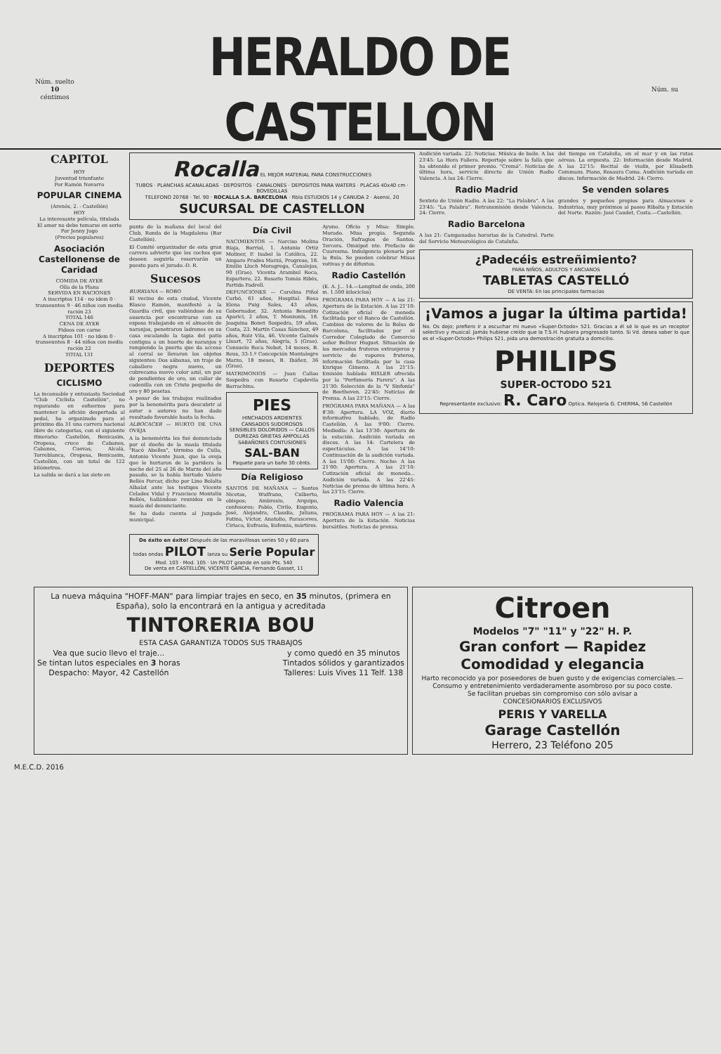Núm. suelto
10
céntimos
HERALDO DE CASTELLON
Núm. su
CAPITOL
HOY
Juventud triunfante
Por Ramón Novarro
POPULAR CINEMA
(Arenós, 2. - Castellón)
HOY
La interesante película, titulada
El amor no debe tomarse en serio
Por Jenny Jugo
(Precios populares)
Asociación Castellonense de Caridad
COMIDA DE AYER
Olla de la Plana
SERVIDA EN RACIONES
A inscriptos 114 · no idem 0 · transeuntes 9 · 46 niños con media ración 23
TOTAL 146
CENA DE AYER
Fideos con carne
A inscriptos 101 · no idem 0 · transeuntes 8 · 44 niños con media ración 22
TOTAL 131
DEPORTES
CICLISMO
La incansable y entusiasta Sociedad "Club Ciclista Castellón", no reparando en esfuerzos para mantener la afición despertada al pedal, ha organizado para el próximo día 31 una carrera nacional libre de categorías, con el siguiente itinerario: Castellón, Benicasim, Oropesa, cruce de Cabanes, Cabanes, Cuevas, Alcalá, Torreblanca, Oropesa, Benicasim, Castellón, con un total de 122 kilómetros.
La salida se dará a las siete en
Rocalla EL MEJOR MATERIAL PARA CONSTRUCCIONES
TUBOS · PLANCHAS ACANALADAS · DEPOSITOS · CANALONES · DEPOSITOS PARA WATERS · PLACAS 40x40 cm · BOVEDILLAS
TELEFONO 20768 · Tel. 90 · ROCALLA S.A. BARCELONA · Rbla ESTUDIOS 14 y CANUDA 2 · Asensi, 20
SUCURSAL DE CASTELLON
punto de la mañana del local del Club, Ronda de la Magdalena (Bar Castellón).
El Comité organizador de esta gran carrera advierte que los coches que deseen seguirla reservarán un puesto para el jurado.-D. R.
Sucesos
BURRIANA — ROBO
El vecino de esta ciudad, Vicente Blasco Ramón, manifestó a la Guardia civil, que valiéndose de su ausencia por encontrarse con su esposa trabajando en el almacén de naranjas, penetraron ladrones en su casa escalando la tapia del patio contigua a un huerto de naranjos y rompiendo la puerta que da acceso al corral se llevaron los objetos siguientes: Dos sábanas, un traje de caballero negro nuevo, un cubrecama nuevo color azul, un par de pendientes de oro, un collar de cadenilla con un Cristo pequeño de oro y 80 pesetas.
A pesar de los trabajos realizados por la benemérita para descubrir al autor o autores no han dado resultado favorable hasta la fecha.
ALBOCACER — HURTO DE UNA OVEJA
A la benemérita les fué denunciado por el dueño de la masía titulada "Racó Abelles", término de Culla, Antonio Vicente Juan, que la oveja que le hurtaron de la paridera la noche del 25 al 26 de Marzo del año pasado, se la había hurtado Valero Bellés Porcar, dicho por Lino Bolalta Albalat ante los testigos Vicente Celades Vidal y Francisco Montoliu Bellés, hallándose reunidos en la masía del denunciante.
Se ha dado cuenta al Juzgado municipal.
Día Civil
NACIMIENTOS — Narciso Molina Riaja, Borriol, 1. Antonio Ortiz Moliner, P. Isabel la Católica, 22. Amparo Prades Marzá, Progreso, 18. Emilio Lluch Moragrega, Canalejas, 90 (Grao). Vicenta Arambul Roca, Espartero, 22. Rosario Tomás Ribés, Partida Fadrell.
DEFUNCIONES — Carolina Piñol Carbó, 61 años, Hospital. Rosa Elena Puig Sales, 43 años, Gobernador, 32. Antonia Benedito Aparici, 2 años, T. Monzonís, 18. Joaquina Bonet Sospedra, 59 años, Costa, 23. Martín Casas Sánchez, 49 años, Ruiz Vila, 46. Vicente Galmés Lluart, 72 años, Alegría, 5 (Grao). Consuelo Roca Nebot, 14 meses, B. Reus, 33-1.º Concepción Montalegre Marzo, 18 meses, B. Ibáñez, 36 (Grao).
MATRIMONIOS — Juan Callao Sospedra con Rosario Capdevila Barrachina.
PIES
HINCHADOS ARDIENTES CANSADOS SUDOROSOS SENSIBLES DOLORIDOS — CALLOS DUREZAS GRIETAS AMPOLLAS SABAÑONES CONTUSIONES
SAL-BAN
Paquete para un baño 30 cénts.
Día Religioso
SANTOS DE MAÑANA — Santos Nicetas, Wulfrano, Culberto, obispos; Ambrosio, Arquipo, confesores; Pablo, Cirilo, Eugenio, José, Alejandra, Claudia, Juliana, Fotina, Víctor, Anatolio, Parasceves, Ciriaca, Eufrasia, Eufemia, mártires.
Ayuno. Oficio y Misa: Simple. Morado. Misa propia. Segunda Oración, Sufragios de Santos. Tercera. Omnipot nte. Prefacio de Cuaresma. Indulgencia plenaria por la Bula. Se pueden celebrar Misas votivas y de difuntos.
Radio Castellón
(E. A. J... 14.—Longitud de onda, 200 m. 1.500 kilociclos)
PROGRAMA PARA HOY — A las 21: Apertura de la Estación. A las 21'10: Cotización oficial de moneda facilitada por el Banco de Castellón. Cambios de valores de la Bolsa de Barcelona, facilitados por el Corredor Colegiado de Comercio señor Bellver Huguet. Situación de los mercados fruteros extranjeros y servicio de vapores fruteros, información facilitada por la casa Enrique Gimeno. A las 21'15: Emisión hablada RISLER ofrecida por la "Perfumería Parera". A las 21'30: Selección de la "V Sinfonía" de Beethoven. 22'45: Noticias de Prensa. A las 23'15: Cierre.
PROGRAMA PARA MAÑANA — A las 8'30: Apertura. LA VOZ, diario informativo hablado, de Radio Castellón. A las 9'00: Cierre. Mediodía: A las 13'30: Apertura de la estación. Audición variada en discos. A las 14: Cartelera de espectáculos. A las 14'10: Continuación de la audición variada. A las 15'00: Cierre. Noche: A las 21'00: Apertura. A las 21'10: Cotización oficial de moneda... Audición variada. A las 22'45: Noticias de prensa de última hora. A las 23'15: Cierre.
Radio Valencia
PROGRAMA PARA HOY — A las 21: Apertura de la Estación. Noticias bursátiles. Noticias de prensa.
De éxito en éxito! Después de las maravillosas series 50 y 60 para todas ondas PILOT lanza su Serie Popular
Mod. 103 · Mod. 105 · Un PILOT grande en solo Pts. 540
De venta en CASTELLÓN, VICENTE GARCIA, Fernando Gasset, 11
Audición variada. 22: Noticias. Música de baile. A las 23'45: La Hora Fallera. Reportaje sobre la falla que ha obtenido el primer premio. "Cremá". Noticias de última hora, servicio directo de Unión Radio Valencia. A las 24: Cierre.
Radio Madrid
Sexteto de Unión Radio. A las 22: "La Palabra". A las 23'45: "La Palabra". Retransmisión desde Valencia. 24: Cierre.
Radio Barcelona
A las 21: Campanadas horarias de la Catedral. Parte del Servicio Meteorológico de Cataluña.
del tiempo en Cataluña, en el mar y en las rutas aéreas. La orquesta. 22: Información desde Madrid. A las 22'15: Recital de violín, por Elisabeth Commans. Piano, Rosaura Coma. Audición variada en discos. Información de Madrid. 24: Cierre.
Se venden solares
grandes y pequeños propios para Almacenes e Industrias, muy próximos al paseo Ribalta y Estación del Norte. Razón: José Caudet, Costa.—Castellón.
¿Padecéis estreñimiento?
PARA NIÑOS, ADULTOS Y ANCIANOS
TABLETAS CASTELLÓ
DE VENTA: En las principales farmacias
¡Vamos a jugar la última partida!
No. Os dejo; prefiero ir a escuchar mi nuevo «Super-Octodo» 521. Gracias a él sé lo que es un receptor selectivo y musical. Jamás hubiese creído que la T.S.H. hubiera progresado tanto. Si Vd. desea saber lo que es el «Super-Octodo» Philips 521, pida una demostración gratuita a domicilio.
PHILIPS
SUPER-OCTODO 521
Representante exclusivo: R. Caro Optica. Relojería G. CHERMA, 56 Castellón
La nueva máquina "HOFF-MAN" para limpiar trajes en seco, en 35 minutos, (primera en España), solo la encontrará en la antigua y acreditada
TINTORERIA BOU
ESTA CASA GARANTIZA TODOS SUS TRABAJOS
Vea que sucio llevo el traje...
Se tintan lutos especiales en 3 horas
Despacho: Mayor, 42 Castellón y como quedó en 35 minutos
Tintados sólidos y garantizados
Talleres: Luis Vives 11 Telf. 138
Citroen
Modelos "7" "11" y "22" H. P.
Gran confort — Rapidez
Comodidad y elegancia
Harto reconocido ya por poseedores de buen gusto y de exigencias comerciales.— Consumo y entretenimiento verdaderamente asombroso por su poco coste.
Se facilitan pruebas sin compromiso con sólo avisar a
CONCESIONARIOS EXCLUSIVOS
PERIS Y VARELLA
Garage Castellón
Herrero, 23 Teléfono 205
M.E.C.D. 2016